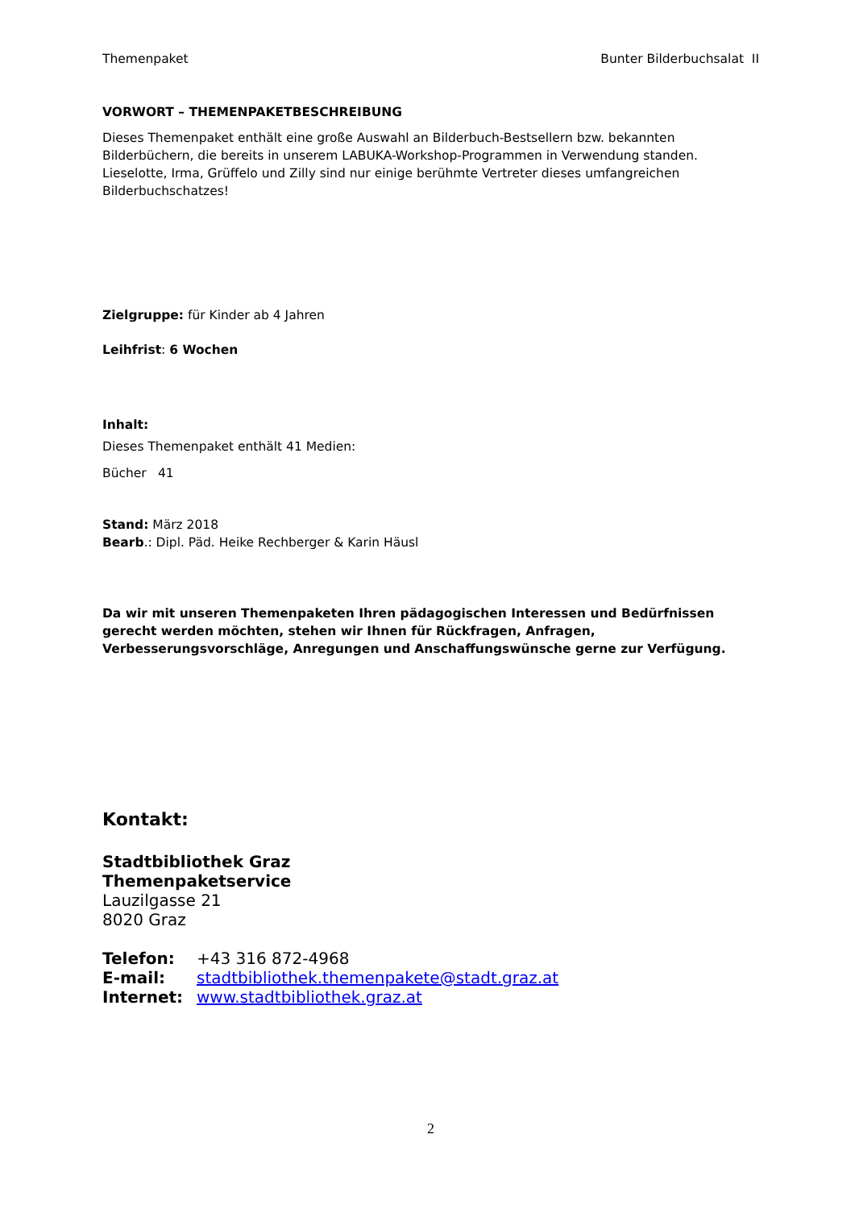Themenpaket Bunter Bilderbuchsalat II
VORWORT – THEMENPAKETBESCHREIBUNG
Dieses Themenpaket enthält eine große Auswahl an Bilderbuch-Bestsellern bzw. bekannten Bilderbüchern, die bereits in unserem LABUKA-Workshop-Programmen in Verwendung standen.
Lieselotte, Irma, Grüffelo und Zilly sind nur einige berühmte Vertreter dieses umfangreichen Bilderbuchschatzes!
Zielgruppe: für Kinder ab 4 Jahren
Leihfrist: 6 Wochen
Inhalt:
Dieses Themenpaket enthält 41 Medien:
Bücher 41
Stand: März 2018
Bearb.: Dipl. Päd. Heike Rechberger & Karin Häusl
Da wir mit unseren Themenpaketen Ihren pädagogischen Interessen und Bedürfnissen gerecht werden möchten, stehen wir Ihnen für Rückfragen, Anfragen, Verbesserungsvorschläge, Anregungen und Anschaffungswünsche gerne zur Verfügung.
Kontakt:
Stadtbibliothek Graz
Themenpaketservice
Lauzilgasse 21
8020 Graz
Telefon: +43 316 872-4968
E-mail: stadtbibliothek.themenpakete@stadt.graz.at
Internet: www.stadtbibliothek.graz.at
2